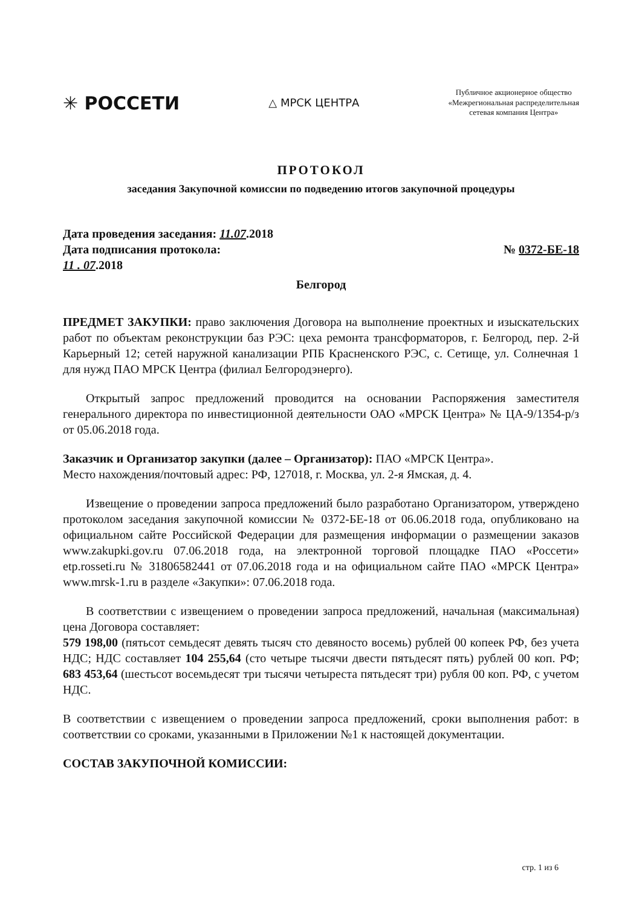✳ РОССЕТИ
△ МРСК ЦЕНТРА
Публичное акционерное общество
«Межрегиональная распределительная
сетевая компания Центра»
ПРОТОКОЛ
заседания Закупочной комиссии по подведению итогов закупочной процедуры
Дата проведения заседания: 11.07.2018
Дата подписания протокола: № 0372-БЕ-18
11 . 07.2018
Белгород
ПРЕДМЕТ ЗАКУПКИ: право заключения Договора на выполнение проектных и изыскательских работ по объектам реконструкции баз РЭС: цеха ремонта трансформаторов, г. Белгород, пер. 2-й Карьерный 12; сетей наружной канализации РПБ Красненского РЭС, с. Сетище, ул. Солнечная 1 для нужд ПАО МРСК Центра (филиал Белгородэнерго).
Открытый запрос предложений проводится на основании Распоряжения заместителя генерального директора по инвестиционной деятельности ОАО «МРСК Центра» № ЦА-9/1354-р/з от 05.06.2018 года.
Заказчик и Организатор закупки (далее – Организатор): ПАО «МРСК Центра».
Место нахождения/почтовый адрес: РФ, 127018, г. Москва, ул. 2-я Ямская, д. 4.
Извещение о проведении запроса предложений было разработано Организатором, утверждено протоколом заседания закупочной комиссии № 0372-БЕ-18 от 06.06.2018 года, опубликовано на официальном сайте Российской Федерации для размещения информации о размещении заказов www.zakupki.gov.ru 07.06.2018 года, на электронной торговой площадке ПАО «Россети» etp.rosseti.ru № 31806582441 от 07.06.2018 года и на официальном сайте ПАО «МРСК Центра» www.mrsk-1.ru в разделе «Закупки»: 07.06.2018 года.
В соответствии с извещением о проведении запроса предложений, начальная (максимальная) цена Договора составляет:
579 198,00 (пятьсот семьдесят девять тысяч сто девяносто восемь) рублей 00 копеек РФ, без учета НДС; НДС составляет 104 255,64 (сто четыре тысячи двести пятьдесят пять) рублей 00 коп. РФ; 683 453,64 (шестьсот восемьдесят три тысячи четыреста пятьдесят три) рубля 00 коп. РФ, с учетом НДС.
В соответствии с извещением о проведении запроса предложений, сроки выполнения работ: в соответствии со сроками, указанными в Приложении №1 к настоящей документации.
СОСТАВ ЗАКУПОЧНОЙ КОМИССИИ:
стр. 1 из 6